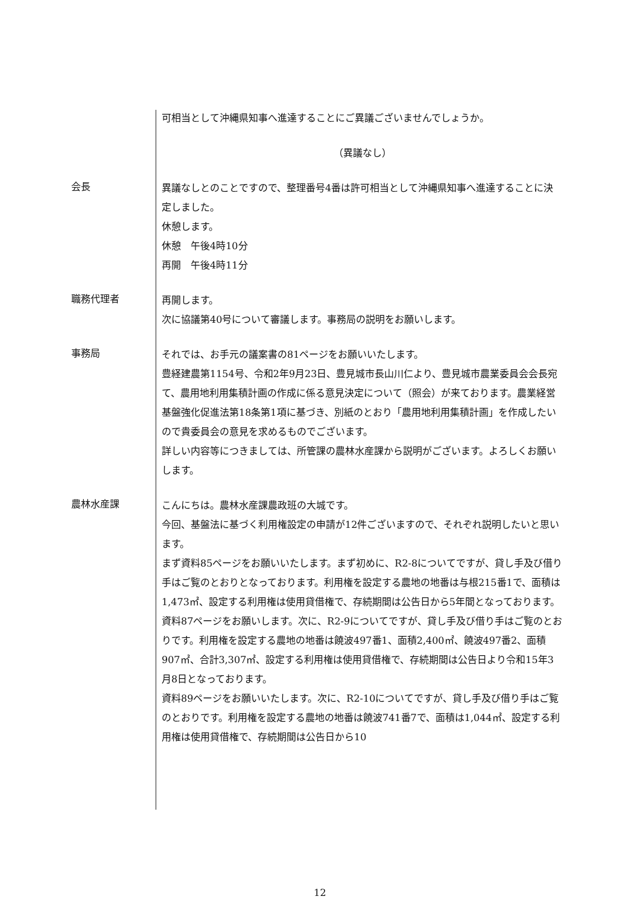可相当として沖縄県知事へ進達することにご異議ございませんでしょうか。
（異議なし）
会長
異議なしとのことですので、整理番号4番は許可相当として沖縄県知事へ進達することに決定しました。
休憩します。
休憩　午後4時10分
再開　午後4時11分
職務代理者
再開します。
次に協議第40号について審議します。事務局の説明をお願いします。
事務局
それでは、お手元の議案書の81ページをお願いいたします。
豊経建農第1154号、令和2年9月23日、豊見城市長山川仁より、豊見城市農業委員会会長宛て、農用地利用集積計画の作成に係る意見決定について（照会）が来ております。農業経営基盤強化促進法第18条第1項に基づき、別紙のとおり「農用地利用集積計画」を作成したいので貴委員会の意見を求めるものでございます。
詳しい内容等につきましては、所管課の農林水産課から説明がございます。よろしくお願いします。
農林水産課
こんにちは。農林水産課農政班の大城です。
今回、基盤法に基づく利用権設定の申請が12件ございますので、それぞれ説明したいと思います。
まず資料85ページをお願いいたします。まず初めに、R2-8についてですが、貸し手及び借り手はご覧のとおりとなっております。利用権を設定する農地の地番は与根215番1で、面積は1,473㎡、設定する利用権は使用貸借権で、存続期間は公告日から5年間となっております。
資料87ページをお願いします。次に、R2-9についてですが、貸し手及び借り手はご覧のとおりです。利用権を設定する農地の地番は饒波497番1、面積2,400㎡、饒波497番2、面積907㎡、合計3,307㎡、設定する利用権は使用貸借権で、存続期間は公告日より令和15年3月8日となっております。
資料89ページをお願いいたします。次に、R2-10についてですが、貸し手及び借り手はご覧のとおりです。利用権を設定する農地の地番は饒波741番7で、面積は1,044㎡、設定する利用権は使用貸借権で、存続期間は公告日から10
12